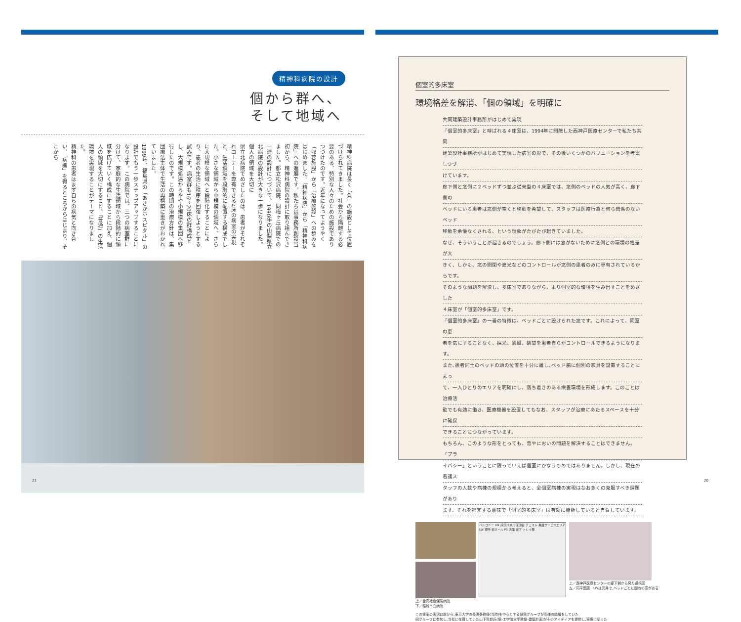精神科病院の設計
個から群へ、
そして地域へ
精神科病院は長く「負」の施設として位置づけられてきました。社会から隔離する必要のある、特別な人々のための施設でありつづけたのです。近年になってようやく「収容施設」から「治療施設」への歩みをはじめました。「精神病院」から「精神科病院」への進展です。私たちは事務所創設当初から、精神科病院の設計に取り組んできました。都立松沢病院、同梅ヶ丘病院での一連の設計につづいて、1990年の山梨県立北病院の設計が大きな一歩になりました。
個人の領域を大切に
県立北病院でめざしたのは、患者がそれぞれコーナーを専有できる4床の病室の実現と、生活領域を段階的に配置する構成でした。小さな領域から中規模の領域へ、さらに大規模な領域へと段階化することにより、患者の生活に秩序を回復しようとする試みです。病室群も16～20床の群構成とし、大規模処遇からやや小規模の集団へ移行したのです。この時期の治療方針は、集団療法主体で生活の再構築に重きがおかれていました。
1999年、福島県の「あさかホスピタル」の設計でもう一歩ステップアップすることになります。この病院では、三つの病室群に分けて、家庭的な生活領域から段階的に領域を広げていく構成にすることに加え、個人の領域を大切にすること、「普通」の生活環境を実現することがテーマになりました。
精神科の患者はまず自らの病気と向き合い、「病識」を得るところからはじまり、そこから
21
個室的多床室
環境格差を解消､「個の領域」を明確に
共同建築設計事務所がはじめて実現
「個室的多床室」と呼ばれる４床室は、1994年に開院した西神戸医療センターで私たち共同
建築設計事務所がはじめて実現した病室の形で、その後いくつかのバリエーションを考案しつづ
けています。
廊下側と窓側に２ベッドずつ並ぶ従来型の４床室では、窓側のベッドの人気が高く、廊下側の
ベッドにいる患者は窓側が空くと移動を希望して、スタッフは医療行為と何ら関係のないベッド
移動を余儀なくされる、という現象がたびたび起きていました。
なぜ、そういうことが起きるのでしょう。廊下側には窓がないために窓側との環境の格差が大
きく、しかも、窓の開閉や遮光などのコントロールが窓側の患者のみに専有されているからです。
そのような問題を解決し、多床室でありながら、より個室的な環境を生み出すことをめざした
４床室が「個室的多床室」です。
「個室的多床室」の一番の特徴は、ベッドごとに設けられた窓です。これによって、同室の患
者を気にすることなく、採光、通風、眺望を患者自らがコントロールできるようになります。
また､患者同士のベッドの頭の位置を十分に離し､ベッド脇に個別の家具を設置することによっ
て、一人ひとりのエリアを明確にし、落ち着きのある療養環境を形成します。このことは治療活
動でも有効に働き、医療機器を設置してもなお、スタッフが治療にあたるスペースを十分に確保
できることにつながっています。
もちろん、このような形をとっても、音やにおいの問題を解決することはできません。「プラ
イバシー」ということに限っていえば個室にかなうものではありません。しかし、現在の看護ス
タッフの人数や病棟の規模から考えると、全個室病棟の実現はなお多くの克服すべき課題があり
ます。それを補完する意味で「個室的多床室」は有効に機能していると自負しています。
上／金沢社会保険病院
下／稲城市立病院
バルコニー LW 床頭パネル 床頭台 チェスト 看護サービスエリア LW 便所 前ホール PS 洗面 廊下 トレイ棚
上／西神戸医療センターの廊下側から見た透視図
左／同平面図　LWは光井で､ベッドごとに固有の窓がある
この提案の実現以前から､東京大学の長澤泰教授(当時)を中心とする研究グループが同様の議論をしていた
同グループに参加し､当社に在職していた山下哲郎氏(現･工学院大学教授･建築計画)がそのアイディアを提供し､実現に至った
20